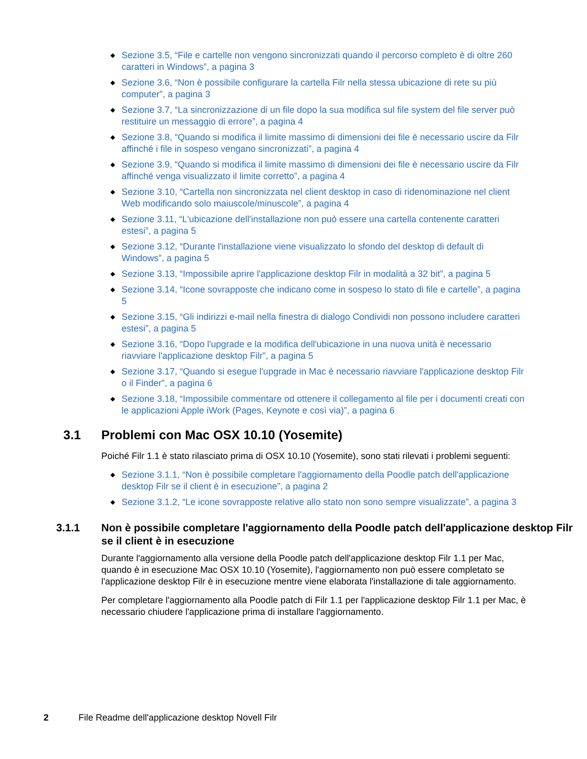◆ Sezione 3.5, “File e cartelle non vengono sincronizzati quando il percorso completo è di oltre 260 caratteri in Windows”, a pagina 3
◆ Sezione 3.6, “Non è possibile configurare la cartella Filr nella stessa ubicazione di rete su più computer”, a pagina 3
◆ Sezione 3.7, “La sincronizzazione di un file dopo la sua modifica sul file system del file server può restituire un messaggio di errore”, a pagina 4
◆ Sezione 3.8, “Quando si modifica il limite massimo di dimensioni dei file è necessario uscire da Filr affinché i file in sospeso vengano sincronizzati”, a pagina 4
◆ Sezione 3.9, “Quando si modifica il limite massimo di dimensioni dei file è necessario uscire da Filr affinché venga visualizzato il limite corretto”, a pagina 4
◆ Sezione 3.10, “Cartella non sincronizzata nel client desktop in caso di ridenominazione nel client Web modificando solo maiuscole/minuscole”, a pagina 4
◆ Sezione 3.11, “L'ubicazione dell'installazione non può essere una cartella contenente caratteri estesi”, a pagina 5
◆ Sezione 3.12, “Durante l'installazione viene visualizzato lo sfondo del desktop di default di Windows”, a pagina 5
◆ Sezione 3.13, “Impossibile aprire l'applicazione desktop Filr in modalità a 32 bit”, a pagina 5
◆ Sezione 3.14, “Icone sovrapposte che indicano come in sospeso lo stato di file e cartelle”, a pagina 5
◆ Sezione 3.15, “Gli indirizzi e-mail nella finestra di dialogo Condividi non possono includere caratteri estesi”, a pagina 5
◆ Sezione 3.16, “Dopo l'upgrade e la modifica dell'ubicazione in una nuova unità è necessario riavviare l'applicazione desktop Filr”, a pagina 5
◆ Sezione 3.17, “Quando si esegue l'upgrade in Mac è necessario riavviare l'applicazione desktop Filr o il Finder”, a pagina 6
◆ Sezione 3.18, “Impossibile commentare od ottenere il collegamento al file per i documenti creati con le applicazioni Apple iWork (Pages, Keynote e così via)”, a pagina 6
3.1 Problemi con Mac OSX 10.10 (Yosemite)
Poiché Filr 1.1 è stato rilasciato prima di OSX 10.10 (Yosemite), sono stati rilevati i problemi seguenti:
◆ Sezione 3.1.1, “Non è possibile completare l'aggiornamento della Poodle patch dell'applicazione desktop Filr se il client è in esecuzione”, a pagina 2
◆ Sezione 3.1.2, “Le icone sovrapposte relative allo stato non sono sempre visualizzate”, a pagina 3
3.1.1 Non è possibile completare l'aggiornamento della Poodle patch dell'applicazione desktop Filr se il client è in esecuzione
Durante l'aggiornamento alla versione della Poodle patch dell'applicazione desktop Filr 1.1 per Mac, quando è in esecuzione Mac OSX 10.10 (Yosemite), l'aggiornamento non può essere completato se l'applicazione desktop Filr è in esecuzione mentre viene elaborata l'installazione di tale aggiornamento.
Per completare l'aggiornamento alla Poodle patch di Filr 1.1 per l'applicazione desktop Filr 1.1 per Mac, è necessario chiudere l'applicazione prima di installare l'aggiornamento.
2 File Readme dell'applicazione desktop Novell Filr